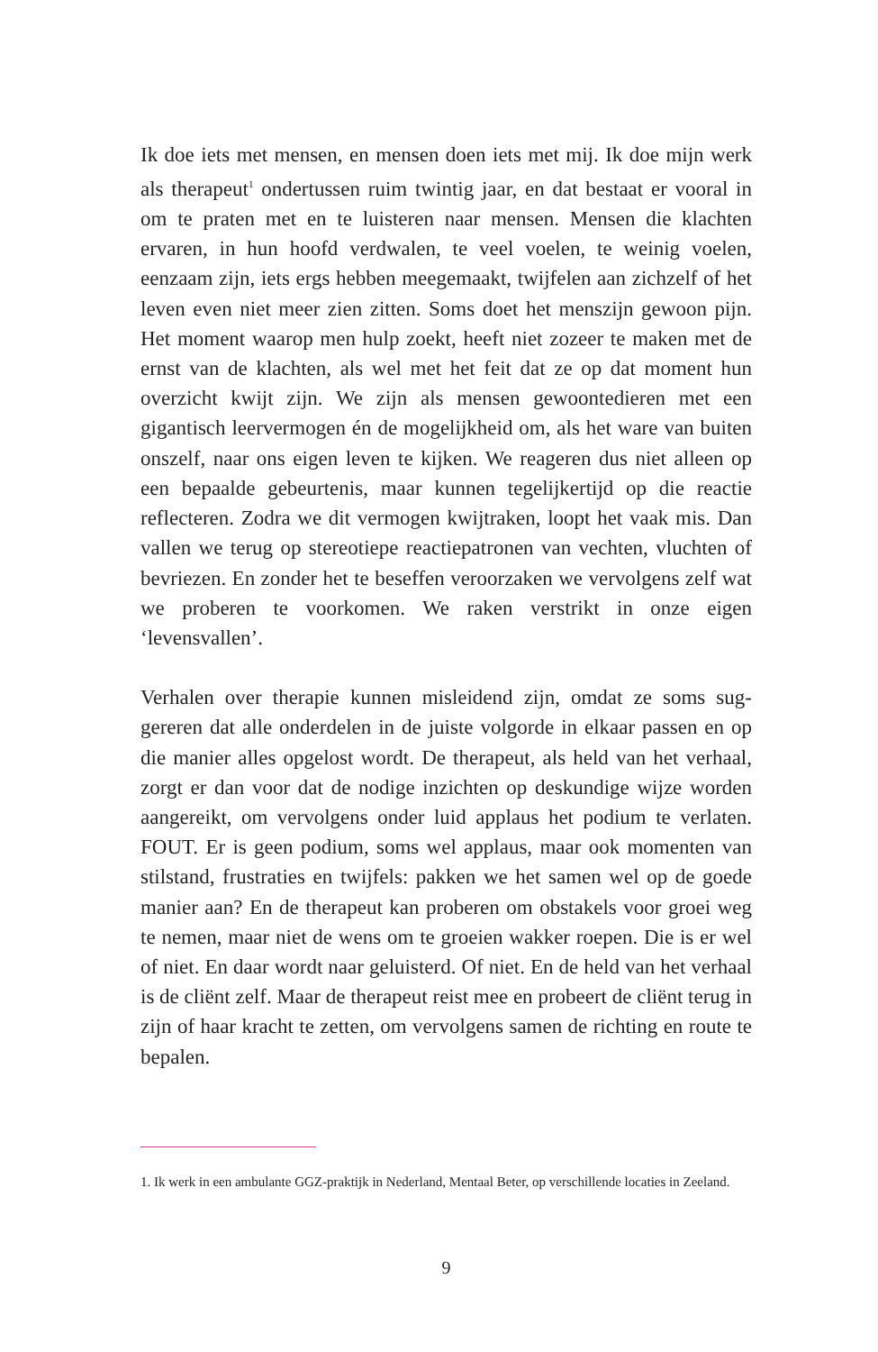Ik doe iets met mensen, en mensen doen iets met mij. Ik doe mijn werk als therapeut<sup>1</sup> ondertussen ruim twintig jaar, en dat bestaat er vooral in om te praten met en te luisteren naar mensen. Mensen die klachten ervaren, in hun hoofd verdwalen, te veel voelen, te weinig voelen, eenzaam zijn, iets ergs hebben meegemaakt, twijfelen aan zichzelf of het leven even niet meer zien zitten. Soms doet het mens­zijn gewoon pijn. Het moment waarop men hulp zoekt, heeft niet zozeer te maken met de ernst van de klachten, als wel met het feit dat ze op dat moment hun overzicht kwijt zijn. We zijn als mensen gewoontedieren met een gigantisch leervermogen én de mogelijkheid om, als het ware van buiten onszelf, naar ons eigen leven te kijken. We reageren dus niet alleen op een bepaalde gebeurtenis, maar kunnen tegelijkertijd op die reactie reflecteren. Zodra we dit vermogen kwijt­raken, loopt het vaak mis. Dan vallen we terug op stereotiepe reactie­patronen van vechten, vluchten of bevriezen. En zonder het te besef­fen veroorzaken we vervolgens zelf wat we proberen te voorkomen. We raken verstrikt in onze eigen ‘levensvallen’.
Verhalen over therapie kunnen misleidend zijn, omdat ze soms sug­gereren dat alle onderdelen in de juiste volgorde in elkaar passen en op die manier alles opgelost wordt. De therapeut, als held van het verhaal, zorgt er dan voor dat de nodige inzichten op deskundige wijze worden aangereikt, om vervolgens onder luid applaus het podium te verlaten. FOUT. Er is geen podium, soms wel applaus, maar ook momenten van stilstand, frustraties en twijfels: pakken we het samen wel op de goede manier aan? En de therapeut kan proberen om obstakels voor groei weg te nemen, maar niet de wens om te groeien wakker roepen. Die is er wel of niet. En daar wordt naar geluisterd. Of niet. En de held van het verhaal is de cliënt zelf. Maar de therapeut reist mee en probeert de cliënt terug in zijn of haar kracht te zetten, om vervolgens samen de richting en route te bepalen.
1. Ik werk in een ambulante GGZ-praktijk in Nederland, Mentaal Beter, op verschillende locaties in Zeeland.
9